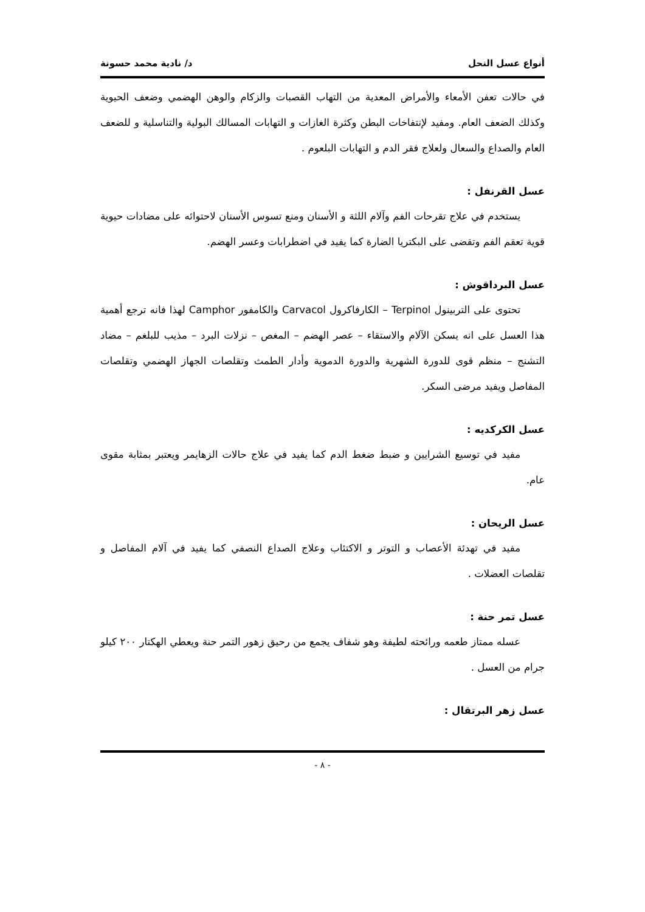أنواع عسل النحل د/ نادية محمد حسونة
في حالات تعفن الأمعاء والأمراض المعدية من التهاب القصبات والزكام والوهن الهضمي وضعف الحيوية وكذلك الضعف العام. ومفيد لإنتفاخات البطن وكثرة الغازات و التهابات المسالك البولية والتناسلية و للضعف العام والصداع والسعال ولعلاج فقر الدم و التهابات البلعوم .
عسل القرنفل :
يستخدم في علاج تقرحات الفم وآلام اللثة و الأسنان ومنع تسوس الأسنان لاحتوائه على مضادات حيوية قوية تعقم الفم وتقضى على البكتريا الضارة كما يفيد في اضطرابات وعسر الهضم.
عسل البرداقوش :
تحتوى على التربينول Terpinol – الكارفاكرول Carvacol والكامفور Camphor لهذا فانه ترجع أهمية هذا العسل على انه يسكن الآلام والاستقاء – عصر الهضم – المغص – نزلات البرد – مذيب للبلغم – مضاد التشنج – منظم قوى للدورة الشهرية والدورة الدموية وأدار الطمث وتقلصات الجهاز الهضمي وتقلصات المفاصل ويفيد مرضى السكر.
عسل الكركديه :
مفيد في توسيع الشرايين و ضبط ضغط الدم كما يفيد في علاج حالات الزهايمر ويعتبر بمثابة مقوى عام.
عسل الريحان :
مفيد في تهدئة الأعصاب و التوتر و الاكتئاب وعلاج الصداع النصفي كما يفيد في آلام المفاصل و تقلصات العضلات .
عسل تمر حنة :
عسله ممتاز طعمه ورائحته لطيفة وهو شفاف يجمع من رحيق زهور التمر حنة ويعطي الهكتار ٢٠٠ كيلو جرام من العسل .
عسل زهر البرتقال :
- ٨ -